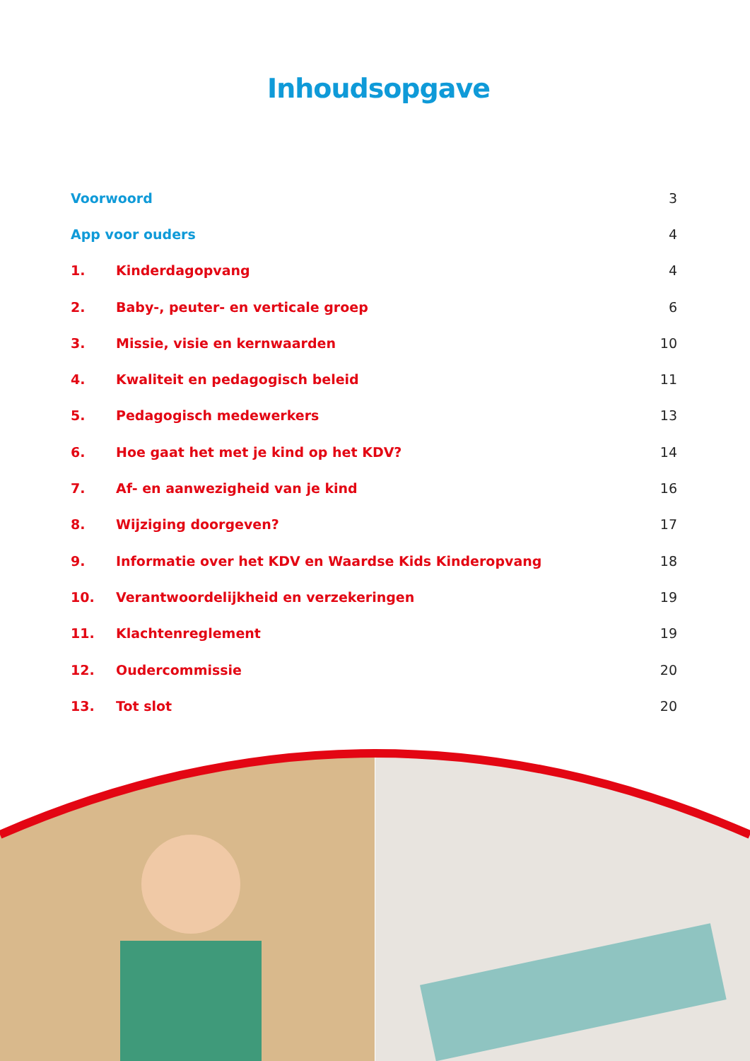Inhoudsopgave
| Voorwoord | | 3 |
| App voor ouders | | 4 |
| 1. | Kinderdagopvang | 4 |
| 2. | Baby-, peuter- en verticale groep | 6 |
| 3. | Missie, visie en kernwaarden | 10 |
| 4. | Kwaliteit en pedagogisch beleid | 11 |
| 5. | Pedagogisch medewerkers | 13 |
| 6. | Hoe gaat het met je kind op het KDV? | 14 |
| 7. | Af- en aanwezigheid van je kind | 16 |
| 8. | Wijziging doorgeven? | 17 |
| 9. | Informatie over het KDV en Waardse Kids Kinderopvang | 18 |
| 10. | Verantwoordelijkheid en verzekeringen | 19 |
| 11. | Klachtenreglement | 19 |
| 12. | Oudercommissie | 20 |
| 13. | Tot slot | 20 |